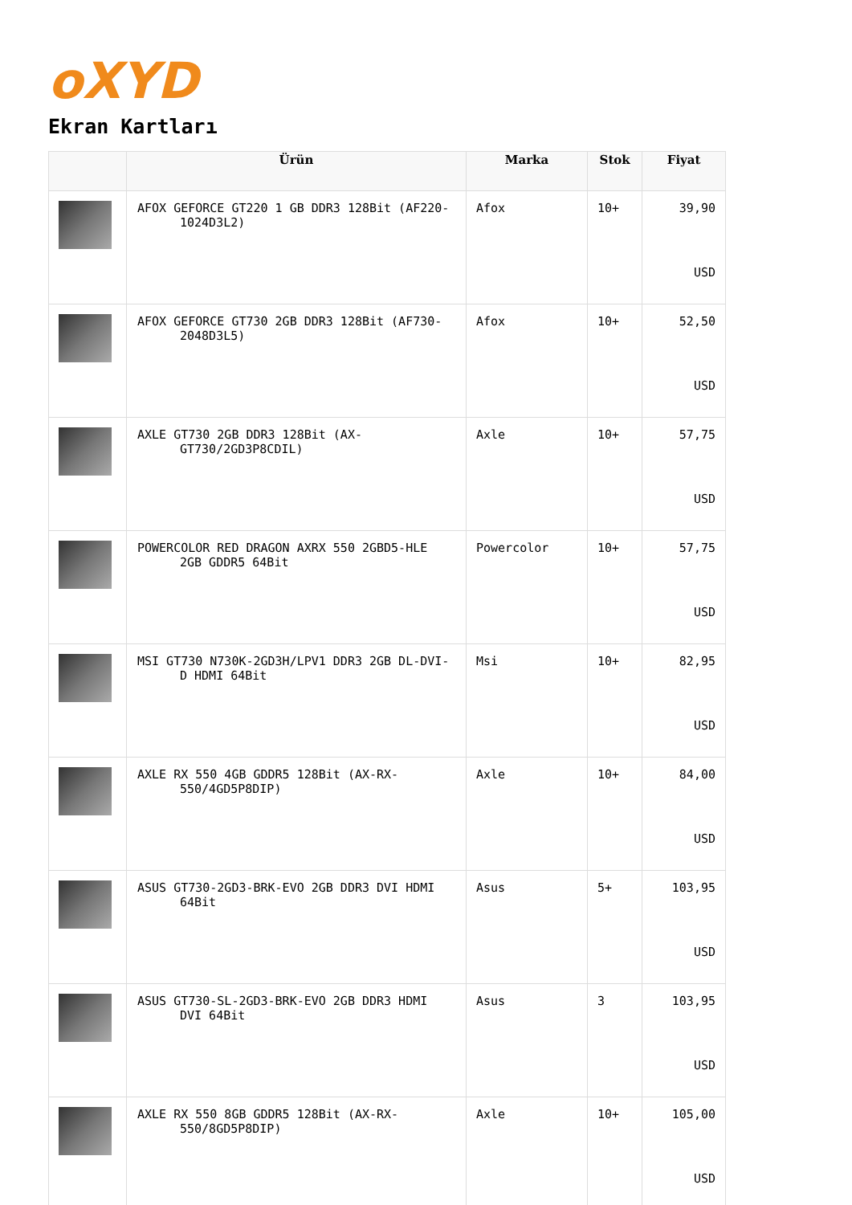oXYD
Ekran Kartları
| | Ürün | Marka | Stok | Fiyat |
| --- | --- | --- | --- | --- |
| | AFOX GEFORCE GT220 1 GB DDR3 128Bit (AF220-1024D3L2) | Afox | 10+ | 39,90 USD |
| | AFOX GEFORCE GT730 2GB DDR3 128Bit (AF730-2048D3L5) | Afox | 10+ | 52,50 USD |
| | AXLE GT730 2GB DDR3 128Bit (AX-GT730/2GD3P8CDIL) | Axle | 10+ | 57,75 USD |
| | POWERCOLOR RED DRAGON AXRX 550 2GBD5-HLE 2GB GDDR5 64Bit | Powercolor | 10+ | 57,75 USD |
| | MSI GT730 N730K-2GD3H/LPV1 DDR3 2GB DL-DVI-D HDMI 64Bit | Msi | 10+ | 82,95 USD |
| | AXLE RX 550 4GB GDDR5 128Bit (AX-RX-550/4GD5P8DIP) | Axle | 10+ | 84,00 USD |
| | ASUS GT730-2GD3-BRK-EVO 2GB DDR3 DVI HDMI 64Bit | Asus | 5+ | 103,95 USD |
| | ASUS GT730-SL-2GD3-BRK-EVO 2GB DDR3 HDMI DVI 64Bit | Asus | 3 | 103,95 USD |
| | AXLE RX 550 8GB GDDR5 128Bit (AX-RX-550/8GD5P8DIP) | Axle | 10+ | 105,00 USD |